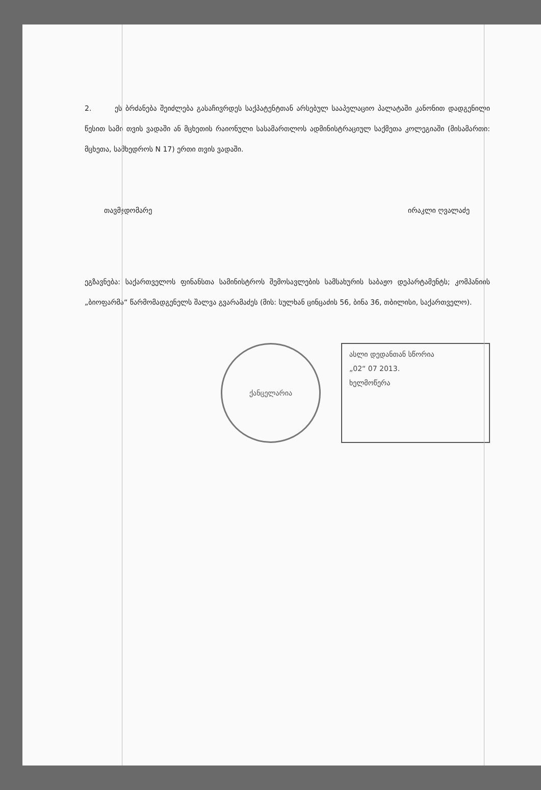2. ეს ბრძანება შეიძლება გასაჩივრდეს საქპატენტთან არსებულ სააპელაციო პალატაში კანონით დადგენილი წესით სამი თვის ვადაში ან მცხეთის რაიონული სასამართლოს ადმინისტრაციულ საქმეთა კოლეგიაში (მისამართი: მცხეთა, სამხედროს N 17) ერთი თვის ვადაში.
თავმჯდომარე ირაკლი ღვალაძე
ეგზავნება: საქართველოს ფინანსთა სამინისტროს შემოსავლების სამსახურის საბაჟო დეპარტამენტს; კომპანიის „ბიოფარმა“ წარმომადგენელს შალვა გვარამაძეს (მის: სულხან ცინცაძის 56, ბინა 36, თბილისი, საქართველო).
ქანცელარია
ასლი დედანთან სწორია
„02“ 07 2013.
ხელმოწერა